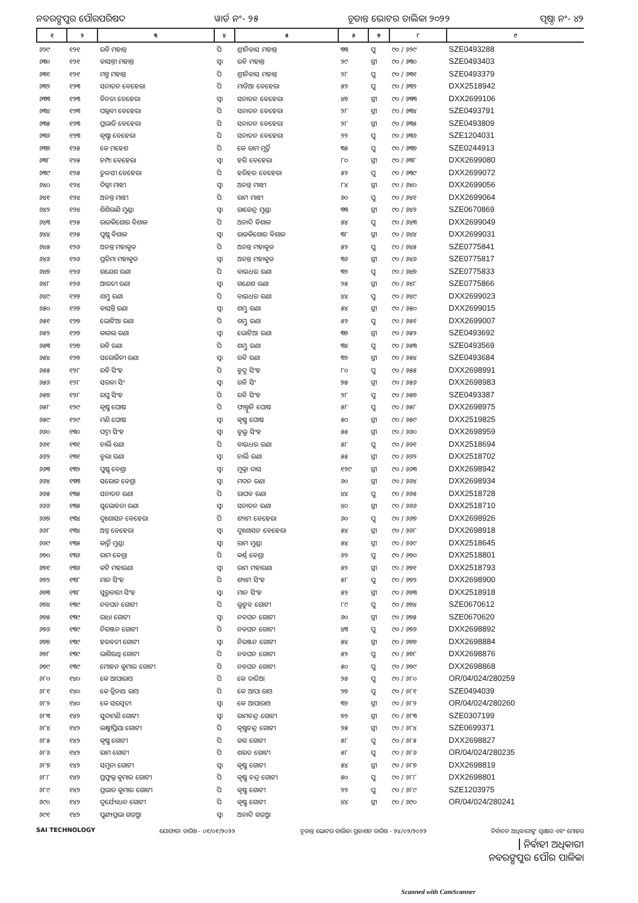ନବରଙ୍ଗପୁର ପୌରପରିଷଦ ୱାର୍ଡ ନଂ- ୨୫ ଚୂଡାନ୍ତ ଭୋଟର ତାଲିକା ୨୦୨୨ ପୃଷ୍ଠା ନଂ- ୪୨
| ୧ | ୨ | ୩ | ୪ | ୫ | ୬ | ୭ | ୮ | ୯ |
| --- | --- | --- | --- | --- | --- | --- | --- | --- |
| ୬୨୯ | ୧୨୧ | ରବି ମହାନ୍ତ | ପି | ଶ୍ରୀନିବାସ ମହାନ୍ତ | ୩୩ | ପୁ | ୯୦ / ୬୨୯ | SZE0493288 |
| ୬୩୦ | ୧୨୧ | ବାସନ୍ତୀ ମହାନ୍ତ | ସ୍ୱା | ରବି ମହାନ୍ତ | ୨୯ | ସ୍ତ୍ରୀ | ୯୦ / ୬୩୦ | SZE0493403 |
| ୬୩୧ | ୧୨୧ | ମନ୍ତୁ ମହାନ୍ତ | ପି | ଶ୍ରୀନିବାସ ମହାନ୍ତ | ୨୮ | ପୁ | ୯୦ / ୬୩୧ | SZE0493379 |
| ୬୩୨ | ୧୨୩ | ସନାତନ ବେହେରା | ପି | ମାଡିଆ ବେହେରା | ୫୨ | ପୁ | ୯୦ / ୬୩୨ | DXX2518942 |
| ୬୩୩ | ୧୨୩ | ବିନତା ବେହେରା | ସ୍ୱା | ସନାତନ ବେହେରା | ୪୭ | ସ୍ତ୍ରୀ | ୯୦ / ୬୩୩ | DXX2699106 |
| ୬୩୪ | ୧୨୩ | ପଲ୍ଲବୀ ବେହେରା | ପି | ସନାତନ ବେହେରା | ୨୮ | ସ୍ତ୍ରୀ | ୯୦ / ୬୩୪ | SZE0493791 |
| ୬୩୫ | ୧୨୩ | ପ୍ରଭାତି ବେହେରା | ପି | ସନାତନ ବେହେରା | ୨୮ | ସ୍ତ୍ରୀ | ୯୦ / ୬୩୫ | SZE0493809 |
| ୬୩୬ | ୧୨୩ | କୃଷ୍ଣା ବେହେରା | ପି | ସନାତନ ବେହେରା | ୨୨ | ପୁ | ୯୦ / ୬୩୬ | SZE1204031 |
| ୬୩୭ | ୧୨୫ | କେ ମହେଶ | ପି | କେ ରାମ ମୂର୍ତ୍ତି | ୩୫ | ପୁ | ୯୦ / ୬୩୭ | SZE0244913 |
| ୬୩୮ | ୧୨୫ | ଚମ୍ପା ବେହେରା | ସ୍ୱା | ହରି ବେହେରା | ୮୦ | ସ୍ତ୍ରୀ | ୯୦ / ୬୩୮ | DXX2699080 |
| ୬୩୯ | ୧୨୫ | ତୁଳସୀ ବେହେରା | ପି | ହରିହର ବେହେରା | ୫୨ | ପୁ | ୯୦ / ୬୩୯ | DXX2699072 |
| ୬୪୦ | ୧୨୪ | ଦିଲ୍ଲୀ ମାଝୀ | ସ୍ୱା | ଅନନ୍ତ ମାଝୀ | ୮୪ | ସ୍ତ୍ରୀ | ୯୦ / ୬୪୦ | DXX2699056 |
| ୬୪୧ | ୧୨୪ | ଅନନ୍ତ ମାଝୀ | ପି | ରାମ ମାଝୀ | ୬୦ | ପୁ | ୯୦ / ୬୪୧ | DXX2699064 |
| ୬୪୨ | ୧୨୪ | ଶିଶିରାଣି ମୁଣ୍ଡା | ସ୍ୱା | ରାଜେନ୍ଦ୍ର ମୁଣ୍ଡା | ୩୩ | ସ୍ତ୍ରୀ | ୯୦ / ୬୪୨ | SZE0670869 |
| ୬୪୩ | ୧୨୫ | ରାଜକିଶୋର ବିଶାଳ | ପି | ଅନାଦି ବିଶାଳ | ୫୪ | ପୁ | ୯୦ / ୬୪୩ | DXX2699049 |
| ୬୪୪ | ୧୨୫ | ପୁଷ୍ପ ବିଶାଳ | ସ୍ୱା | ରାଜକିଶୋର ବିଶାଳ | ୩୮ | ସ୍ତ୍ରୀ | ୯୦ / ୬୪୪ | DXX2699031 |
| ୬୪୫ | ୧୨୬ | ଅନନ୍ତ ମହାକୁଡ | ପି | ଅନନ୍ତ ମହାକୁଡ | ୫୨ | ପୁ | ୯୦ / ୬୪୫ | SZE0775841 |
| ୬୪୬ | ୧୨୬ | ପ୍ରତିମା ମହାକୁଡ | ସ୍ୱା | ଅନନ୍ତ ମହାକୁଡ | ୩୬ | ସ୍ତ୍ରୀ | ୯୦ / ୬୪୬ | SZE0775817 |
| ୬୪୭ | ୧୨୬ | ଗଣେଶ ରଣା | ପି | ବାଇଧର ରଣା | ୩୨ | ପୁ | ୯୦ / ୬୪୭ | SZE0775833 |
| ୬୪୮ | ୧୨୬ | ଆରତୀ ରଣା | ସ୍ୱା | ଗଣେଶ ରଣା | ୨୫ | ସ୍ତ୍ରୀ | ୯୦ / ୬୪୮ | SZE0775866 |
| ୬୪୯ | ୧୨୭ | ଶମ୍ଭୁ ରଣା | ପି | ବାଇଧର ରଣା | ୪୪ | ପୁ | ୯୦ / ୬୪୯ | DXX2699023 |
| ୬୫୦ | ୧୨୭ | ବାସନ୍ତି ରଣା | ସ୍ୱା | ଶମ୍ଭୁ ରଣା | ୫୪ | ସ୍ତ୍ରୀ | ୯୦ / ୬୫୦ | DXX2699015 |
| ୬୫୧ | ୧୨୭ | ଭୋଟିଆ ରଣା | ପି | ଶମ୍ଭୁ ରଣା | ୫୨ | ପୁ | ୯୦ / ୬୫୧ | DXX2699007 |
| ୬୫୨ | ୧୨୭ | କାଜଲ ରଣା | ସ୍ୱା | ଭୋଟିଆ ରଣା | ୩୭ | ସ୍ତ୍ରୀ | ୯୦ / ୬୫୨ | SZE0493692 |
| ୬୫୩ | ୧୨୭ | ରବି ରଣା | ପି | ଶମ୍ଭୁ ରଣା | ୩୪ | ପୁ | ୯୦ / ୬୫୩ | SZE0493569 |
| ୬୫୪ | ୧୨୭ | ସରୋଜିନୀ ରଣା | ସ୍ୱା | ରବି ରଣା | ୩୨ | ସ୍ତ୍ରୀ | ୯୦ / ୬୫୪ | SZE0493684 |
| ୬୫୫ | ୧୨୮ | ରବି ସିଂହ | ପି | ବୁଦୁ ସିଂହ | ୮୦ | ପୁ | ୯୦ / ୬୫୫ | DXX2698991 |
| ୬୫୬ | ୧୨୮ | ସରଳା ସିଂ | ସ୍ୱା | ରବି ସିଂ | ୭୫ | ସ୍ତ୍ରୀ | ୯୦ / ୬୫୬ | DXX2698983 |
| ୬୫୭ | ୧୨୮ | ରଘୁ ସିଂହ | ପି | ରବି ସିଂହ | ୨୮ | ପୁ | ୯୦ / ୬୫୭ | SZE0493387 |
| ୬୫୮ | ୧୨୯ | କୃଷ୍ଣ ଘୋଷ | ପି | ଫାଲ୍ଗୁନି ଘୋଷ | ୫୮ | ପୁ | ୯୦ / ୬୫୮ | DXX2698975 |
| ୬୫୯ | ୧୨୯ | ମଣି ଘୋଷ | ସ୍ୱା | କୃଷ୍ଣ ଘୋଷ | ୫୦ | ସ୍ତ୍ରୀ | ୯୦ / ୬୫୯ | DXX2519825 |
| ୬୬୦ | ୧୩୦ | ପଦ୍ମା ସିଂହ | ସ୍ୱା | ବୁଲୁ ସିଂହ | ୫୫ | ସ୍ତ୍ରୀ | ୯୦ / ୬୬୦ | DXX2698959 |
| ୬୬୧ | ୧୩୧ | ଚାର୍ଲି ରଣା | ପି | ବାଇଧର ରଣା | ୫୮ | ପୁ | ୯୦ / ୬୬୧ | DXX2518694 |
| ୬୬୨ | ୧୩୧ | ବୁଲା ରଣା | ସ୍ୱା | ଚାର୍ଲି ରଣା | ୫୫ | ସ୍ତ୍ରୀ | ୯୦ / ୬୬୨ | DXX2518702 |
| ୬୬୩ | ୧୩୨ | ପୁଷ୍ପ ବେଶ୍ରା | ସ୍ୱା | ମୁକ୍ତା ଦାସ | ୧୨୯ | ସ୍ତ୍ରୀ | ୯୦ / ୬୬୩ | DXX2698942 |
| ୬୬୪ | ୧୩୩ | ସରୋଜ ବେଶ୍ରା | ସ୍ୱା | ମଦନ ରଣା | ୬୦ | ସ୍ତ୍ରୀ | ୯୦ / ୬୬୪ | DXX2698934 |
| ୬୬୫ | ୧୩୫ | ସନାତନ ରଣା | ପି | ରାଘବ ରଣା | ୪୪ | ପୁ | ୯୦ / ୬୬୫ | DXX2518728 |
| ୬୬୬ | ୧୩୫ | ସୁଲୋଚନା ରଣା | ସ୍ୱା | ସନାତନ ରଣା | ୪୦ | ସ୍ତ୍ରୀ | ୯୦ / ୬୬୬ | DXX2518710 |
| ୬୬୭ | ୧୩୪ | ଦୁଃଶାସନ ବେହେରା | ପି | ଶ୍ୟାମ ବେହେରା | ୬୦ | ପୁ | ୯୦ / ୬୬୭ | DXX2698926 |
| ୬୬୮ | ୧୩୪ | ଅନ୍ନ ବେହେରା | ସ୍ୱା | ଦୁଃଶାସନ ବେହେରା | ୫୪ | ସ୍ତ୍ରୀ | ୯୦ / ୬୬୮ | DXX2698918 |
| ୬୬୯ | ୧୩୫ | କାର୍ତ୍ତି ମୁଣ୍ଡା | ସ୍ୱା | ରାମ ମୁଣ୍ଡା | ୫୪ | ସ୍ତ୍ରୀ | ୯୦ / ୬୬୯ | DXX2518645 |
| ୬୭୦ | ୧୩୬ | ରାମ ବେଶ୍ରା | ପି | କର୍ଣ୍ଣ ବେଶ୍ରା | ୬୨ | ପୁ | ୯୦ / ୬୭୦ | DXX2518801 |
| ୬୭୧ | ୧୩୬ | କଟି ମହାରଣା | ସ୍ୱା | ରାମ ମହାରଣା | ୫୨ | ସ୍ତ୍ରୀ | ୯୦ / ୬୭୧ | DXX2518793 |
| ୬୭୨ | ୧୩୮ | ମାନ ସିଂହ | ପି | ଶ୍ୟାମ ସିଂହ | ୫୮ | ପୁ | ୯୦ / ୬୭୨ | DXX2698900 |
| ୬୭୩ | ୧୩୮ | ସୁରୁବାରୀ ସିଂହ | ସ୍ୱା | ମାନ ସିଂହ | ୫୨ | ସ୍ତ୍ରୀ | ୯୦ / ୬୭୩ | DXX2518918 |
| ୬୭୪ | ୧୩୯ | ନବଘନ ଗୋଟୀ | ପି | ଲୁଟୁବ ଗୋଟୀ | ୮୯ | ପୁ | ୯୦ / ୬୭୪ | SZE0670612 |
| ୬୭୫ | ୧୩୯ | ରାଧା ଗୋଟୀ | ସ୍ୱା | ନବଘନ ଗୋଟୀ | ୬୦ | ସ୍ତ୍ରୀ | ୯୦ / ୬୭୫ | SZE0670620 |
| ୬୭୬ | ୧୩୯ | ନିରଞ୍ଜନ ଗୋଟୀ | ପି | ନବଘନ ଗୋଟୀ | ୪୩ | ପୁ | ୯୦ / ୬୭୬ | DXX2698892 |
| ୬୭୭ | ୧୩୯ | ହରବତୀ ଗୋଟୀ | ସ୍ୱା | ନିରଞ୍ଜନ ଗୋଟୀ | ୫୪ | ସ୍ତ୍ରୀ | ୯୦ / ୬୭୭ | DXX2698884 |
| ୬୭୮ | ୧୩୯ | ଭାଗିରଥି ଗୋଟୀ | ପି | ନବଘନ ଗୋଟୀ | ୫୨ | ପୁ | ୯୦ / ୬୭୮ | DXX2698876 |
| ୬୭୯ | ୧୩୯ | ମୋହନ କୁମାର ଗୋଟୀ | ପି | ନବଘନ ଗୋଟୀ | ୫୦ | ପୁ | ୯୦ / ୬୭୯ | DXX2698868 |
| ୬୮୦ | ୧୪୦ | କେ ଆପାରାଓ | ପି | କେ ତାତିଆ | ୨୫ | ପୁ | ୯୦ / ୬୮୦ | OR/04/024/280259 |
| ୬୮୧ | ୧୪୦ | କେ ତ୍ରିନାଥ ରାଓ | ପି | କେ ଆପା ରାଓ | ୨୭ | ପୁ | ୯୦ / ୬୮୧ | SZE0494039 |
| ୬୮୨ | ୧୪୦ | କେ ସରସ୍ୱତୀ | ସ୍ୱା | କେ ଆପାରାଓ | ୩୨ | ସ୍ତ୍ରୀ | ୯୦ / ୬୮୨ | OR/04/024/280260 |
| ୬୮୩ | ୧୪୨ | ସୁଦାମଣି ଗୋଟୀ | ସ୍ୱା | ରାମଚନ୍ଦ୍ର ଗୋଟୀ | ୭୨ | ସ୍ତ୍ରୀ | ୯୦ / ୬୮୩ | SZE0307199 |
| ୬୮୪ | ୧୪୨ | ଲକ୍ଷ୍ମୀପ୍ରିୟା ଗୋଟୀ | ପି | କୃଷ୍ଣଚନ୍ଦ୍ର ଗୋଟୀ | ୨୫ | ସ୍ତ୍ରୀ | ୯୦ / ୬୮୪ | SZE0699371 |
| ୬୮୫ | ୧୪୨ | କୃଷ୍ଣ ଗୋଟୀ | ପି | ଜଗ ଗୋଟୀ | ୫୮ | ପୁ | ୯୦ / ୬୮୫ | DXX2698827 |
| ୬୮୬ | ୧୪୨ | ରାମ ଗୋଟୀ | ପି | ଶରତ ଗୋଟୀ | ୫୮ | ପୁ | ୯୦ / ୬୮୬ | OR/04/024/280235 |
| ୬୮୭ | ୧୪୨ | ସମୁନା ଗୋଟୀ | ସ୍ୱା | କୃଷ୍ଣ ଗୋଟୀ | ୫୪ | ସ୍ତ୍ରୀ | ୯୦ / ୬୮୭ | DXX2698819 |
| ୬୮୮ | ୧୪୨ | ପ୍ରଫୁଲ୍ଲ କୁମାର ଗୋଟୀ | ପି | କୃଷ୍ଣ ଚନ୍ଦ୍ର ଗୋଟୀ | ୫୦ | ପୁ | ୯୦ / ୬୮୮ | DXX2698801 |
| ୬୮୯ | ୧୪୨ | ପ୍ରଭାତ କୁମାର ଗୋଟୀ | ପି | କୃଷ୍ଣ ଗୋଟୀ | ୨୨ | ପୁ | ୯୦ / ୬୮୯ | SZE1203975 |
| ୬୯୦ | ୧୪୨ | ଦୁର୍ଯ୍ୟୋଧନ ଗୋଟୀ | ପି | କୃଷ୍ଣ ଗୋଟୀ | ୪୪ | ସ୍ତ୍ରୀ | ୯୦ / ୬୯୦ | OR/04/024/280241 |
| ୬୯୧ | ୧୪୨ | ପୁଣ୍ୟପ୍ରଭା ଗଡ଼ୁଆ | ସ୍ୱା | ଅନାଦି ଗଡ଼ୁଆ | | | | |
SAI TECHNOLOGY ଯୋଗ୍ୟତା ତାରିଖ - ୦୧/୦୧/୨୦୨୨ ଚୂଡାନ୍ତ ଭୋଟର ତାଲିକା ପ୍ରକାଶନ ତାରିଖ - ୨୪/୦୨/୨୦୨୨ ନିର୍ବାଚନ ଅଧିକାରୀଙ୍କ ସ୍ୱାକ୍ଷର ଏବଂ ମୋହର
ନିର୍ବାହୀ ଅଧିକାରୀ
ନବରଙ୍ଗପୁର ପୌର ପାଳିକା
Scanned with CamScanner